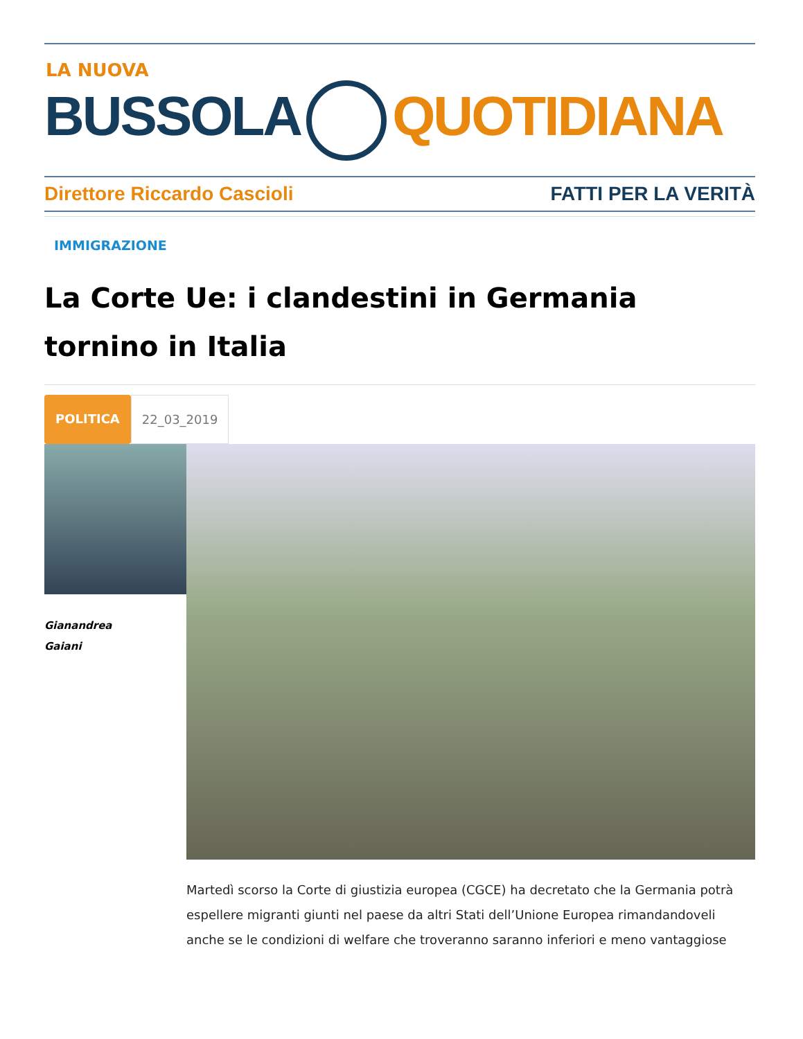LA NUOVA
BUSSOLA QUOTIDIANA
Direttore Riccardo Cascioli FATTI PER LA VERITÀ
IMMIGRAZIONE
La Corte Ue: i clandestini in Germania tornino in Italia
POLITICA 22_03_2019
Gianandrea
Gaiani
Martedì scorso la Corte di giustizia europea (CGCE) ha decretato che la Germania potrà espellere migranti giunti nel paese da altri Stati dell’Unione Europea rimandandoveli anche se le condizioni di welfare che troveranno saranno inferiori e meno vantaggiose